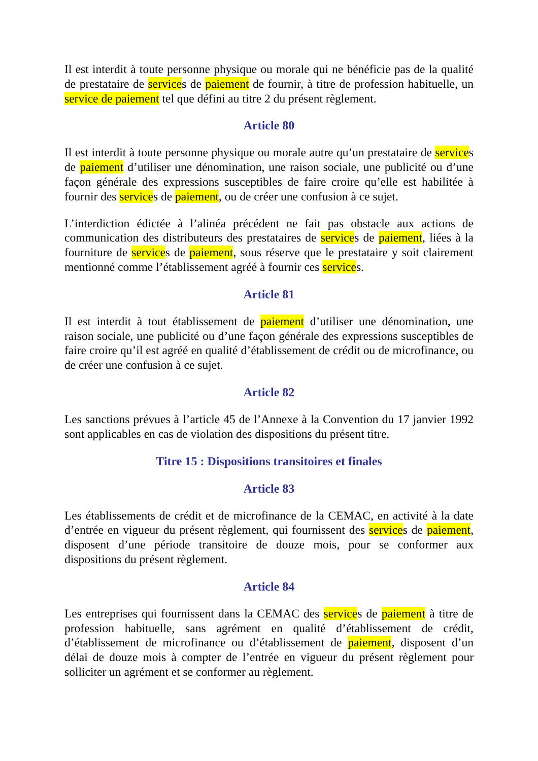Il est interdit à toute personne physique ou morale qui ne bénéficie pas de la qualité de prestataire de services de paiement de fournir, à titre de profession habituelle, un service de paiement tel que défini au titre 2 du présent règlement.
Article 80
Il est interdit à toute personne physique ou morale autre qu’un prestataire de services de paiement d’utiliser une dénomination, une raison sociale, une publicité ou d’une façon générale des expressions susceptibles de faire croire qu’elle est habilitée à fournir des services de paiement, ou de créer une confusion à ce sujet.
L’interdiction édictée à l’alinéa précédent ne fait pas obstacle aux actions de communication des distributeurs des prestataires de services de paiement, liées à la fourniture de services de paiement, sous réserve que le prestataire y soit clairement mentionné comme l’établissement agréé à fournir ces services.
Article 81
Il est interdit à tout établissement de paiement d’utiliser une dénomination, une raison sociale, une publicité ou d’une façon générale des expressions susceptibles de faire croire qu’il est agréé en qualité d’établissement de crédit ou de microfinance, ou de créer une confusion à ce sujet.
Article 82
Les sanctions prévues à l’article 45 de l’Annexe à la Convention du 17 janvier 1992 sont applicables en cas de violation des dispositions du présent titre.
Titre 15 : Dispositions transitoires et finales
Article 83
Les établissements de crédit et de microfinance de la CEMAC, en activité à la date d’entrée en vigueur du présent règlement, qui fournissent des services de paiement, disposent d’une période transitoire de douze mois, pour se conformer aux dispositions du présent règlement.
Article 84
Les entreprises qui fournissent dans la CEMAC des services de paiement à titre de profession habituelle, sans agrément en qualité d’établissement de crédit, d’établissement de microfinance ou d’établissement de paiement, disposent d’un délai de douze mois à compter de l’entrée en vigueur du présent règlement pour solliciter un agrément et se conformer au règlement.